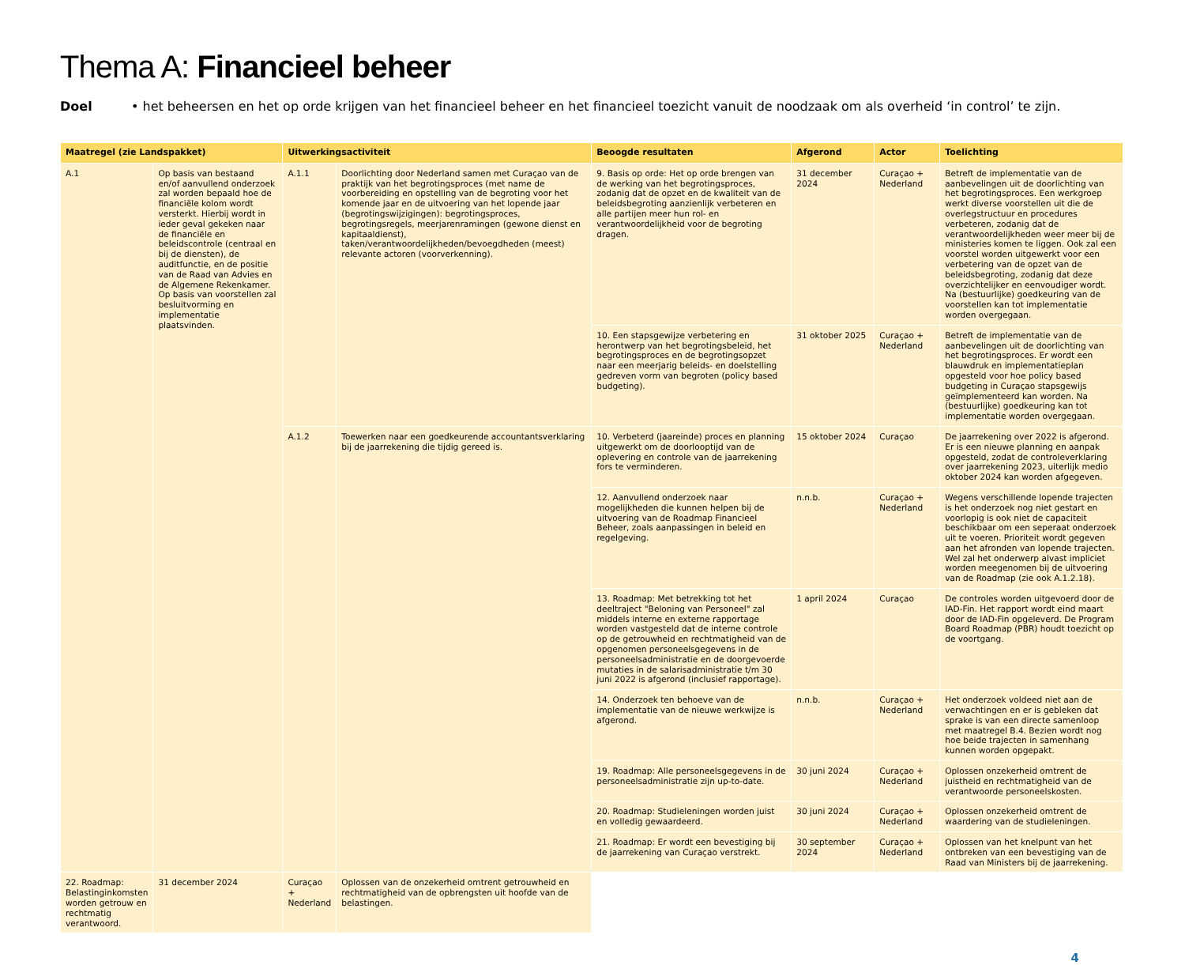Thema A: Financieel beheer
Doel • het beheersen en het op orde krijgen van het financieel beheer en het financieel toezicht vanuit de noodzaak om als overheid ‘in control’ te zijn.
| Maatregel (zie Landspakket) | | Uitwerkingsactiviteit | | Beoogde resultaten | Afgerond | Actor | Toelichting |
| --- | --- | --- | --- | --- | --- | --- | --- |
| A.1 | Op basis van bestaand en/of aanvullend onderzoek zal worden bepaald hoe de financiële kolom wordt versterkt. Hierbij wordt in ieder geval gekeken naar de financiële en beleidscontrole (centraal en bij de diensten), de auditfunctie, en de positie van de Raad van Advies en de Algemene Rekenkamer. Op basis van voorstellen zal besluitvorming en implementatie plaatsvinden. | A.1.1 | Doorlichting door Nederland samen met Curaçao van de praktijk van het begrotingsproces (met name de voorbereiding en opstelling van de begroting voor het komende jaar en de uitvoering van het lopende jaar (begrotingswijzigingen): begrotingsproces, begrotingsregels, meerjarenramingen (gewone dienst en kapitaaldienst), taken/verantwoordelijkheden/bevoegdheden (meest) relevante actoren (voorverkenning). | 9. Basis op orde: Het op orde brengen van de werking van het begrotingsproces, zodanig dat de opzet en de kwaliteit van de beleidsbegroting aanzienlijk verbeteren en alle partijen meer hun rol- en verantwoordelijkheid voor de begroting dragen. | 31 december 2024 | Curaçao + Nederland | Betreft de implementatie van de aanbevelingen uit de doorlichting van het begrotingsproces. Een werkgroep werkt diverse voorstellen uit die de overlegstructuur en procedures verbeteren, zodanig dat de verantwoordelijkheden weer meer bij de ministeries komen te liggen. Ook zal een voorstel worden uitgewerkt voor een verbetering van de opzet van de beleidsbegroting, zodanig dat deze overzichtelijker en eenvoudiger wordt. Na (bestuurlijke) goedkeuring van de voorstellen kan tot implementatie worden overgegaan. |
| | | | | 10. Een stapsgewijze verbetering en herontwerp van het begrotingsbeleid, het begrotingsproces en de begrotingsopzet naar een meerjarig beleids- en doelstelling gedreven vorm van begroten (policy based budgeting). | 31 oktober 2025 | Curaçao + Nederland | Betreft de implementatie van de aanbevelingen uit de doorlichting van het begrotingsproces. Er wordt een blauwdruk en implementatieplan opgesteld voor hoe policy based budgeting in Curaçao stapsgewijs geïmplementeerd kan worden. Na (bestuurlijke) goedkeuring kan tot implementatie worden overgegaan. |
| | | A.1.2 | Toewerken naar een goedkeurende accountantsverklaring bij de jaarrekening die tijdig gereed is. | 10. Verbeterd (jaareinde) proces en planning uitgewerkt om de doorlooptijd van de oplevering en controle van de jaarrekening fors te verminderen. | 15 oktober 2024 | Curaçao | De jaarrekening over 2022 is afgerond. Er is een nieuwe planning en aanpak opgesteld, zodat de controleverklaring over jaarrekening 2023, uiterlijk medio oktober 2024 kan worden afgegeven. |
| | | | | 12. Aanvullend onderzoek naar mogelijkheden die kunnen helpen bij de uitvoering van de Roadmap Financieel Beheer, zoals aanpassingen in beleid en regelgeving. | n.n.b. | Curaçao + Nederland | Wegens verschillende lopende trajecten is het onderzoek nog niet gestart en voorlopig is ook niet de capaciteit beschikbaar om een seperaat onderzoek uit te voeren. Prioriteit wordt gegeven aan het afronden van lopende trajecten. Wel zal het onderwerp alvast impliciet worden meegenomen bij de uitvoering van de Roadmap (zie ook A.1.2.18). |
| | | | | 13. Roadmap: Met betrekking tot het deeltraject "Beloning van Personeel" zal middels interne en externe rapportage worden vastgesteld dat de interne controle op de getrouwheid en rechtmatigheid van de opgenomen personeelsgegevens in de personeelsadministratie en de doorgevoerde mutaties in de salarisadministratie t/m 30 juni 2022 is afgerond (inclusief rapportage). | 1 april 2024 | Curaçao | De controles worden uitgevoerd door de IAD-Fin. Het rapport wordt eind maart door de IAD-Fin opgeleverd. De Program Board Roadmap (PBR) houdt toezicht op de voortgang. |
| | | | | 14. Onderzoek ten behoeve van de implementatie van de nieuwe werkwijze is afgerond. | n.n.b. | Curaçao + Nederland | Het onderzoek voldeed niet aan de verwachtingen en er is gebleken dat sprake is van een directe samenloop met maatregel B.4. Bezien wordt nog hoe beide trajecten in samenhang kunnen worden opgepakt. |
| | | | | 19. Roadmap: Alle personeelsgegevens in de personeelsadministratie zijn up-to-date. | 30 juni 2024 | Curaçao + Nederland | Oplossen onzekerheid omtrent de juistheid en rechtmatigheid van de verantwoorde personeelskosten. |
| | | | | 20. Roadmap: Studieleningen worden juist en volledig gewaardeerd. | 30 juni 2024 | Curaçao + Nederland | Oplossen onzekerheid omtrent de waardering van de studieleningen. |
| | | | | 21. Roadmap: Er wordt een bevestiging bij de jaarrekening van Curaçao verstrekt. | 30 september 2024 | Curaçao + Nederland | Oplossen van het knelpunt van het ontbreken van een bevestiging van de Raad van Ministers bij de jaarrekening. |
| 22. Roadmap: Belastinginkomsten worden getrouw en rechtmatig verantwoord. | 31 december 2024 | Curaçao + Nederland | Oplossen van de onzekerheid omtrent getrouwheid en rechtmatigheid van de opbrengsten uit hoofde van de belastingen. | | | | |
4